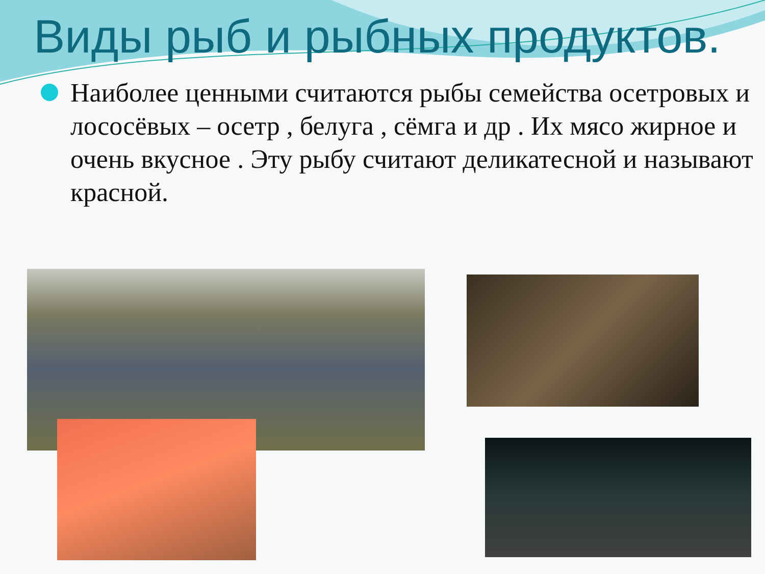Виды рыб и рыбных продуктов.
Наиболее ценными считаются рыбы семейства осетровых и лососёвых – осетр , белуга , сёмга и др . Их мясо жирное и очень вкусное . Эту рыбу считают деликатесной и называют красной.